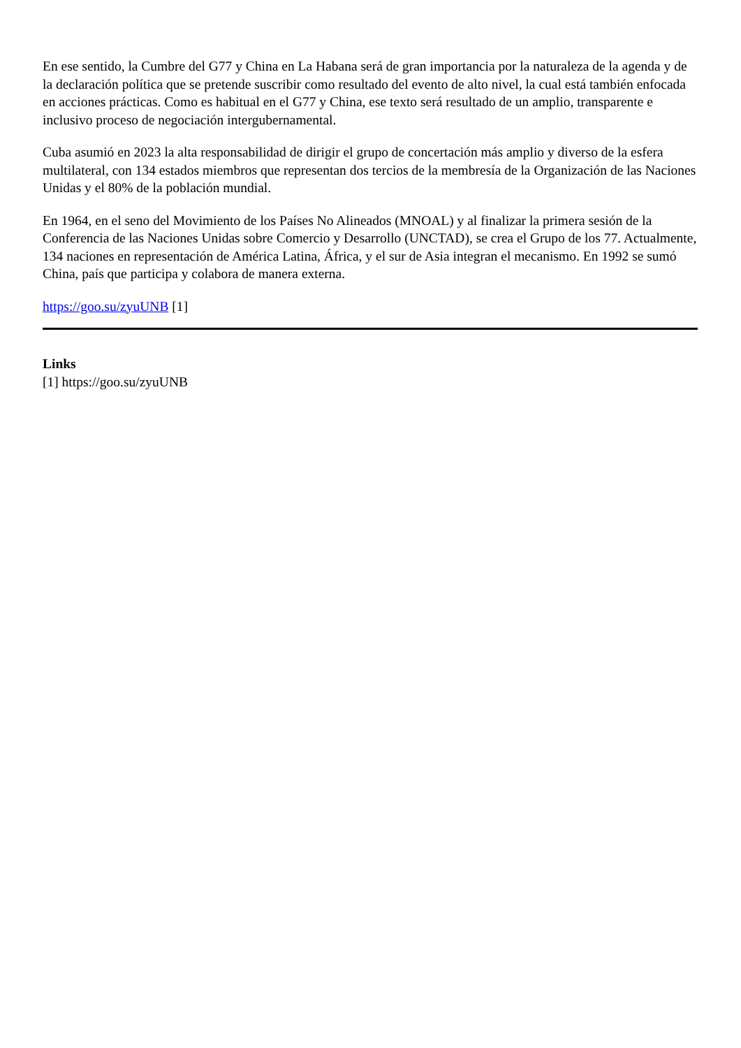En ese sentido, la Cumbre del G77 y China en La Habana será de gran importancia por la naturaleza de la agenda y de la declaración política que se pretende suscribir como resultado del evento de alto nivel, la cual está también enfocada en acciones prácticas. Como es habitual en el G77 y China, ese texto será resultado de un amplio, transparente e inclusivo proceso de negociación intergubernamental.
Cuba asumió en 2023 la alta responsabilidad de dirigir el grupo de concertación más amplio y diverso de la esfera multilateral, con 134 estados miembros que representan dos tercios de la membresía de la Organización de las Naciones Unidas y el 80% de la población mundial.
En 1964, en el seno del Movimiento de los Países No Alineados (MNOAL) y al finalizar la primera sesión de la Conferencia de las Naciones Unidas sobre Comercio y Desarrollo (UNCTAD), se crea el Grupo de los 77. Actualmente, 134 naciones en representación de América Latina, África, y el sur de Asia integran el mecanismo. En 1992 se sumó China, país que participa y colabora de manera externa.
https://goo.su/zyuUNB [1]
Links
[1] https://goo.su/zyuUNB